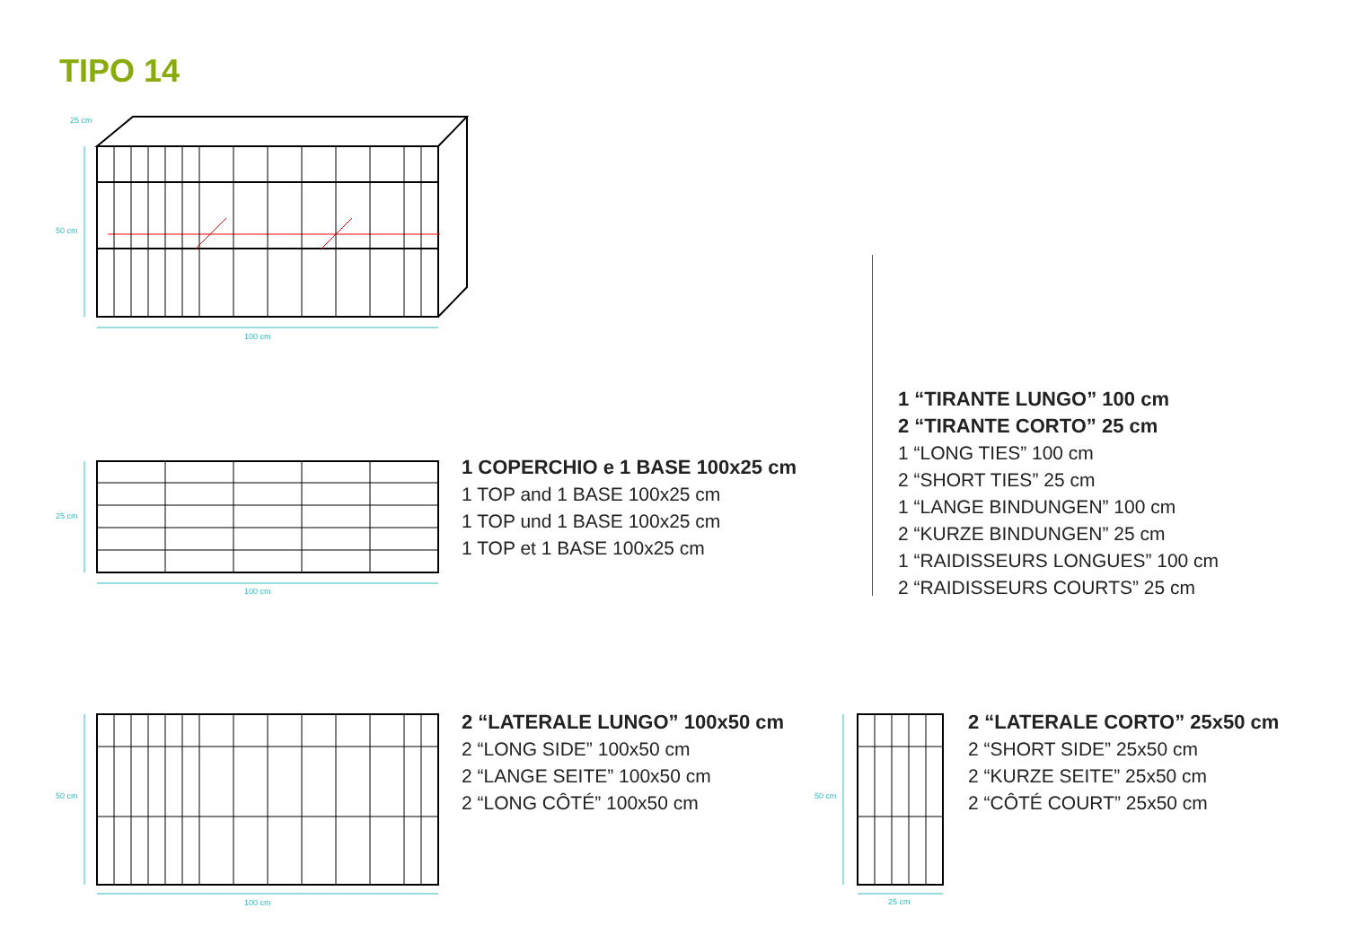TIPO 14
25 cm
50 cm
100 cm
25 cm
100 cm
1 COPERCHIO e 1 BASE 100x25 cm
1 TOP and 1 BASE 100x25 cm
1 TOP und 1 BASE 100x25 cm
1 TOP et 1 BASE 100x25 cm
1 “TIRANTE LUNGO” 100 cm
2 “TIRANTE CORTO” 25 cm
1 “LONG TIES” 100 cm
2 “SHORT TIES” 25 cm
1 “LANGE BINDUNGEN” 100 cm
2 “KURZE BINDUNGEN” 25 cm
1 “RAIDISSEURS LONGUES” 100 cm
2 “RAIDISSEURS COURTS” 25 cm
50 cm
100 cm
2 “LATERALE LUNGO” 100x50 cm
2 “LONG SIDE” 100x50 cm
2 “LANGE SEITE” 100x50 cm
2 “LONG CÔTÉ” 100x50 cm
50 cm
25 cm
2 “LATERALE CORTO” 25x50 cm
2 “SHORT SIDE” 25x50 cm
2 “KURZE SEITE” 25x50 cm
2 “CÔTÉ COURT” 25x50 cm